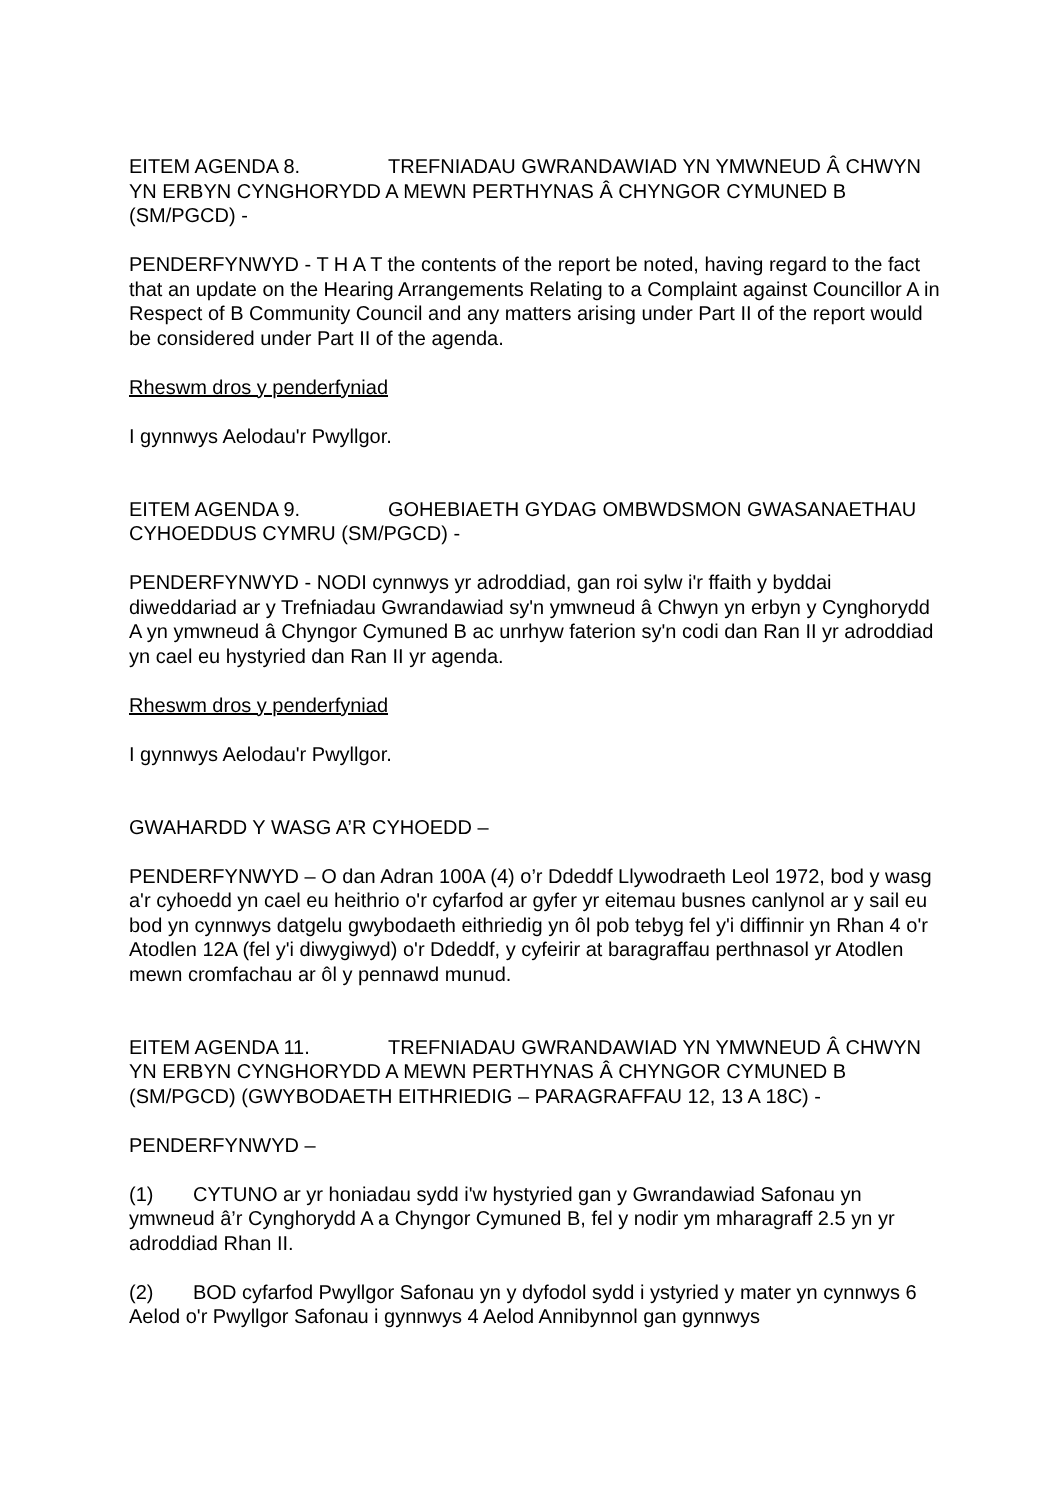EITEM AGENDA 8. TREFNIADAU GWRANDAWIAD YN YMWNEUD Â CHWYN YN ERBYN CYNGHORYDD A MEWN PERTHYNAS Â CHYNGOR CYMUNED B (SM/PGCD) -
PENDERFYNWYD - T H A T the contents of the report be noted, having regard to the fact that an update on the Hearing Arrangements Relating to a Complaint against Councillor A in Respect of B Community Council and any matters arising under Part II of the report would be considered under Part II of the agenda.
Rheswm dros y penderfyniad
I gynnwys Aelodau'r Pwyllgor.
EITEM AGENDA 9. GOHEBIAETH GYDAG OMBWDSMON GWASANAETHAU CYHOEDDUS CYMRU (SM/PGCD) -
PENDERFYNWYD - NODI cynnwys yr adroddiad, gan roi sylw i'r ffaith y byddai diweddariad ar y Trefniadau Gwrandawiad sy'n ymwneud â Chwyn yn erbyn y Cynghorydd A yn ymwneud â Chyngor Cymuned B ac unrhyw faterion sy'n codi dan Ran II yr adroddiad yn cael eu hystyried dan Ran II yr agenda.
Rheswm dros y penderfyniad
I gynnwys Aelodau'r Pwyllgor.
GWAHARDD Y WASG A’R CYHOEDD –
PENDERFYNWYD – O dan Adran 100A (4) o’r Ddeddf Llywodraeth Leol 1972, bod y wasg a'r cyhoedd yn cael eu heithrio o'r cyfarfod ar gyfer yr eitemau busnes canlynol ar y sail eu bod yn cynnwys datgelu gwybodaeth eithriedig yn ôl pob tebyg fel y'i diffinnir yn Rhan 4 o'r Atodlen 12A (fel y'i diwygiwyd) o'r Ddeddf, y cyfeirir at baragraffau perthnasol yr Atodlen mewn cromfachau ar ôl y pennawd munud.
EITEM AGENDA 11. TREFNIADAU GWRANDAWIAD YN YMWNEUD Â CHWYN YN ERBYN CYNGHORYDD A MEWN PERTHYNAS Â CHYNGOR CYMUNED B (SM/PGCD) (GWYBODAETH EITHRIEDIG – PARAGRAFFAU 12, 13 A 18C) -
PENDERFYNWYD –
(1) CYTUNO ar yr honiadau sydd i'w hystyried gan y Gwrandawiad Safonau yn ymwneud â’r Cynghorydd A a Chyngor Cymuned B, fel y nodir ym mharagraff 2.5 yn yr adroddiad Rhan II.
(2) BOD cyfarfod Pwyllgor Safonau yn y dyfodol sydd i ystyried y mater yn cynnwys 6 Aelod o'r Pwyllgor Safonau i gynnwys 4 Aelod Annibynnol gan gynnwys